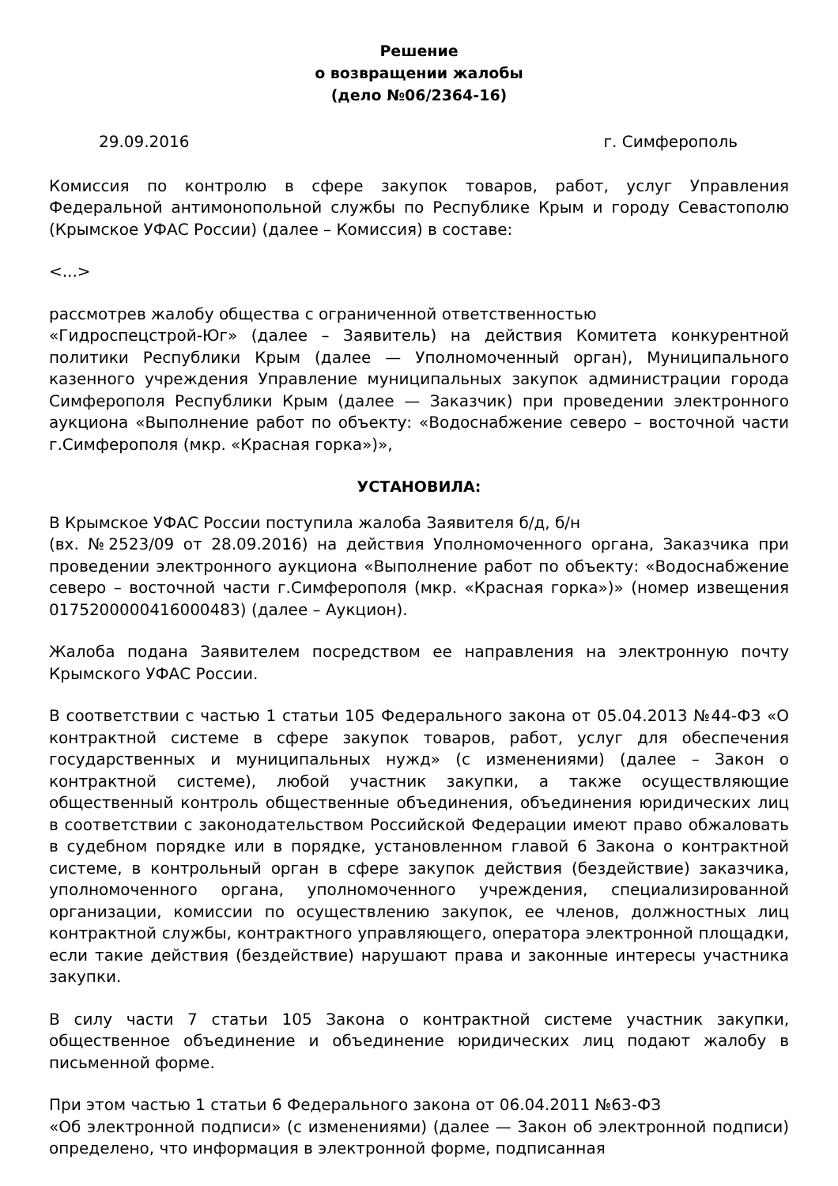Решение
о возвращении жалобы
(дело №06/2364-16)
29.09.2016 г. Симферополь
Комиссия по контролю в сфере закупок товаров, работ, услуг Управления Федеральной антимонопольной службы по Республике Крым и городу Севастополю (Крымское УФАС России) (далее – Комиссия) в составе:
<...>
рассмотрев жалобу общества с ограниченной ответственностью
«Гидроспецстрой-Юг» (далее – Заявитель) на действия Комитета конкурентной политики Республики Крым (далее — Уполномоченный орган), Муниципального казенного учреждения Управление муниципальных закупок администрации города Симферополя Республики Крым (далее — Заказчик) при проведении электронного аукциона «Выполнение работ по объекту: «Водоснабжение северо – восточной части г.Симферополя (мкр. «Красная горка»)»,
УСТАНОВИЛА:
В Крымское УФАС России поступила жалоба Заявителя б/д, б/н
(вх. №2523/09 от 28.09.2016) на действия Уполномоченного органа, Заказчика при проведении электронного аукциона «Выполнение работ по объекту: «Водоснабжение северо – восточной части г.Симферополя (мкр. «Красная горка»)» (номер извещения 0175200000416000483) (далее – Аукцион).
Жалоба подана Заявителем посредством ее направления на электронную почту Крымского УФАС России.
В соответствии с частью 1 статьи 105 Федерального закона от 05.04.2013 №44-ФЗ «О контрактной системе в сфере закупок товаров, работ, услуг для обеспечения государственных и муниципальных нужд» (с изменениями) (далее – Закон о контрактной системе), любой участник закупки, а также осуществляющие общественный контроль общественные объединения, объединения юридических лиц в соответствии с законодательством Российской Федерации имеют право обжаловать в судебном порядке или в порядке, установленном главой 6 Закона о контрактной системе, в контрольный орган в сфере закупок действия (бездействие) заказчика, уполномоченного органа, уполномоченного учреждения, специализированной организации, комиссии по осуществлению закупок, ее членов, должностных лиц контрактной службы, контрактного управляющего, оператора электронной площадки, если такие действия (бездействие) нарушают права и законные интересы участника закупки.
В силу части 7 статьи 105 Закона о контрактной системе участник закупки, общественное объединение и объединение юридических лиц подают жалобу в письменной форме.
При этом частью 1 статьи 6 Федерального закона от 06.04.2011 №63-ФЗ
«Об электронной подписи» (с изменениями) (далее — Закон об электронной подписи) определено, что информация в электронной форме, подписанная